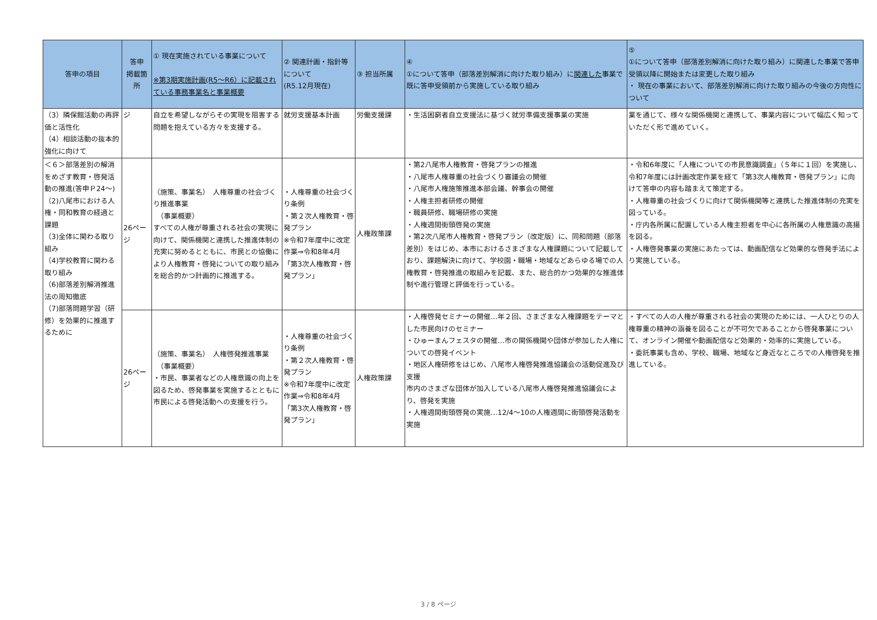| 答申の項目 | 答申 掲載箇 所 | ① 現在実施されている事業について ※第3期実施計画(R5～R6）に記載されている事務事業名と事業概要 | ② 関連計画・指針等について (R5.12月現在) | ③ 担当所属 | ④ ①について答申（部落差別解消に向けた取り組み）に 関連した 事業で既に答申受領前から実施している取り組み | ⑤ ①について答申（部落差別解消に向けた取り組み）に関連した事業で答申受領以降に開始または変更した取り組み ・ 現在の事業において、部落差別解消に向けた取り組みの今後の方向性について |
| --- | --- | --- | --- | --- | --- | --- |
| （3）隣保館活動の再評価と活性化 （4）相談活動の抜本的強化に向けて | ジ | 自立を希望しながらその実現を阻害する問題を抱えている方々を支援する。 | 就労支援基本計画 | 労働支援課 | ・生活困窮者自立支援法に基づく就労準備支援事業の実施 | 業を通じて、様々な関係機関と連携して、事業内容について幅広く知っていただく形で進めていく。 |
| ＜６＞部落差別の解消をめざす教育・啓発活動の推進(答申Ｐ24～) （2)八尾市における人権・同和教育の経過と課題 （3)全体に関わる取り組み （4)学校教育に関わる取り組み （6)部落差別解消推進法の周知徹底 （7)部落問題学習（研修）を効果的に推進するために | 26ページ | （施策、事業名） 人権尊重の社会づくり推進事業 （事業概要） すべての人権が尊重される社会の実現に向けて、関係機関と連携した推進体制の充実に努めるとともに、市民との協働により人権教育・啓発についての取り組みを総合的かつ計画的に推進する。 | ・人権尊重の社会づくり条例 ・第２次人権教育・啓発プラン ※令和7年度中に改定作業⇒令和8年4月「第3次人権教育・啓発プラン」 | 人権政策課 | ・第2八尾市人権教育・啓発プランの推進 ・八尾市人権尊重の社会づくり審議会の開催 ・八尾市人権施策推進本部会議、幹事会の開催 ・人権主担者研修の開催 ・職員研修、職場研修の実施 ・人権週間街頭啓発の実施 ・第2次八尾市人権教育・啓発プラン（改定版）に、同和問題（部落差別）をはじめ、本市におけるさまざまな人権課題について記載しており、課題解決に向けて、学校園・職場・地域などあらゆる場での人権教育・啓発推進の取組みを記載、また、総合的かつ効果的な推進体制や進行管理と評価を行っている。 | ・令和6年度に「人権についての市民意識調査」（５年に１回）を実施し、令和7年度には計画改定作業を経て「第3次人権教育・啓発プラン」に向けて答申の内容も踏まえて策定する。 ・人権尊重の社会づくりに向けて関係機関等と連携した推進体制の充実を図っている。 ・庁内各所属に配置している人権主担者を中心に各所属の人権意識の高揚を図る。 ・人権啓発事業の実施にあたっては、動画配信など効果的な啓発手法により実施している。 |
| | 26ページ | （施策、事業名） 人権啓発推進事業 （事業概要） ・市民、事業者などの人権意識の向上を図るため、啓発事業を実施するとともに市民による啓発活動への支援を行う。 | ・人権尊重の社会づくり条例 ・第２次人権教育・啓発プラン ※令和7年度中に改定作業⇒令和8年4月「第3次人権教育・啓発プラン」 | 人権政策課 | ・人権啓発セミナーの開催…年２回、さまざまな人権課題をテーマとした市民向けのセミナー ・ひゅーまんフェスタの開催…市の関係機関や団体が参加した人権についての啓発イベント ・地区人権研修をはじめ、八尾市人権啓発推進協議会の活動促進及び支援 市内のさまざな団体が加入している八尾市人権啓発推進協議会により、啓発を実施 ・人権週間街頭啓発の実施…12/4～10の人権週間に街頭啓発活動を実施 | ・すべての人の人権が尊重される社会の実現のためには、一人ひとりの人権尊重の精神の涵養を図ることが不可欠であることから啓発事業について、オンライン開催や動画配信など効果的・効率的に実施している。 ・委託事業も含め、学校、職場、地域など身近なところでの人権啓発を推進している。 |
3 / 8 ページ